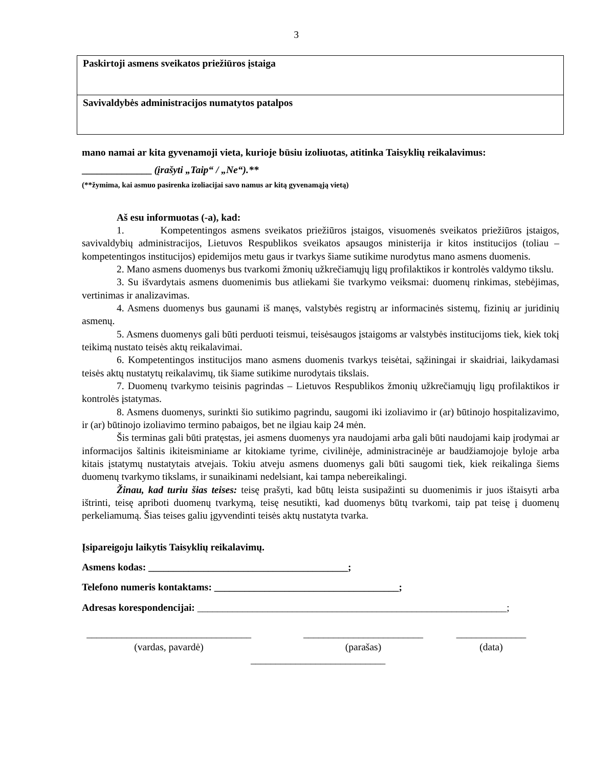3
| Paskirtoji asmens sveikatos priežiūros įstaiga |
| Savivaldybės administracijos numatytos patalpos |
mano namai ar kita gyvenamoji vieta, kurioje būsiu izoliuotas, atitinka Taisyklių reikalavimus:
______________ (įrašyti „Taip“ / „Ne“).**
(**žymima, kai asmuo pasirenka izoliacijai savo namus ar kitą gyvenamąją vietą)
Aš esu informuotas (-a), kad:
1. Kompetentingos asmens sveikatos priežiūros įstaigos, visuomenės sveikatos priežiūros įstaigos, savivaldybių administracijos, Lietuvos Respublikos sveikatos apsaugos ministerija ir kitos institucijos (toliau – kompetentingos institucijos) epidemijos metu gaus ir tvarkys šiame sutikime nurodytus mano asmens duomenis.
2. Mano asmens duomenys bus tvarkomi žmonių užkrečiamųjų ligų profilaktikos ir kontrolės valdymo tikslu.
3. Su išvardytais asmens duomenimis bus atliekami šie tvarkymo veiksmai: duomenų rinkimas, stebėjimas, vertinimas ir analizavimas.
4. Asmens duomenys bus gaunami iš manęs, valstybės registrų ar informacinės sistemų, fizinių ar juridinių asmenų.
5. Asmens duomenys gali būti perduoti teismui, teisėsaugos įstaigoms ar valstybės institucijoms tiek, kiek tokį teikimą nustato teisės aktų reikalavimai.
6. Kompetentingos institucijos mano asmens duomenis tvarkys teisėtai, sąžiningai ir skaidriai, laikydamasi teisės aktų nustatytų reikalavimų, tik šiame sutikime nurodytais tikslais.
7. Duomenų tvarkymo teisinis pagrindas – Lietuvos Respublikos žmonių užkrečiamųjų ligų profilaktikos ir kontrolės įstatymas.
8. Asmens duomenys, surinkti šio sutikimo pagrindu, saugomi iki izoliavimo ir (ar) būtinojo hospitalizavimo, ir (ar) būtinojo izoliavimo termino pabaigos, bet ne ilgiau kaip 24 mėn.
Šis terminas gali būti pratęstas, jei asmens duomenys yra naudojami arba gali būti naudojami kaip įrodymai ar informacijos šaltinis ikiteisminiame ar kitokiame tyrime, civilinėje, administracinėje ar baudžiamojoje byloje arba kitais įstatymų nustatytais atvejais. Tokiu atveju asmens duomenys gali būti saugomi tiek, kiek reikalinga šiems duomenų tvarkymo tikslams, ir sunaikinami nedelsiant, kai tampa nebereikalingi.
Žinau, kad turiu šias teises: teisę prašyti, kad būtų leista susipažinti su duomenimis ir juos ištaisyti arba ištrinti, teisę apriboti duomenų tvarkymą, teisę nesutikti, kad duomenys būtų tvarkomi, taip pat teisę į duomenų perkeliamumą. Šias teises galiu įgyvendinti teisės aktų nustatyta tvarka.
Įsipareigoju laikytis Taisyklių reikalavimų.
Asmens kodas: ________________________________________;
Telefono numeris kontaktams: _____________________________________;
Adresas korespondencijai: ______________________________________________________________;
_________________________________
(vardas, pavardė)
________________________
(parašas)
______________
(data)
___________________________